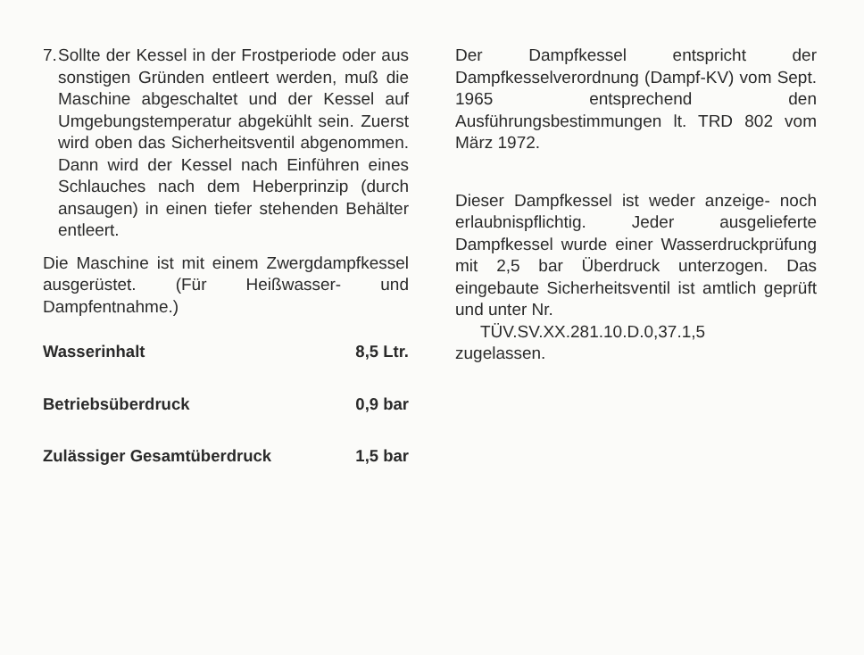7.
Sollte der Kessel in der Frostperiode oder aus sonstigen Gründen entleert werden, muß die Maschine abgeschaltet und der Kessel auf Umgebungstemperatur abgekühlt sein. Zuerst wird oben das Sicherheitsventil abgenommen. Dann wird der Kessel nach Einführen eines Schlauches nach dem Heberprinzip (durch ansaugen) in einen tiefer stehenden Behälter entleert.
Die Maschine ist mit einem Zwergdampfkessel ausgerüstet. (Für Heißwasser- und Dampfentnahme.)
| Wasserinhalt | 8,5 Ltr. |
| Betriebsüberdruck | 0,9 bar |
| Zulässiger Gesamtüberdruck | 1,5 bar |
Der Dampfkessel entspricht der Dampfkesselverordnung (Dampf-KV) vom Sept. 1965 entsprechend den Ausführungsbestimmungen lt. TRD 802 vom März 1972.
Dieser Dampfkessel ist weder anzeige- noch erlaubnispflichtig. Jeder ausgelieferte Dampfkessel wurde einer Wasserdruckprüfung mit 2,5 bar Überdruck unterzogen. Das eingebaute Sicherheitsventil ist amtlich geprüft und unter Nr.
TÜV.SV.XX.281.10.D.0,37.1,5
zugelassen.